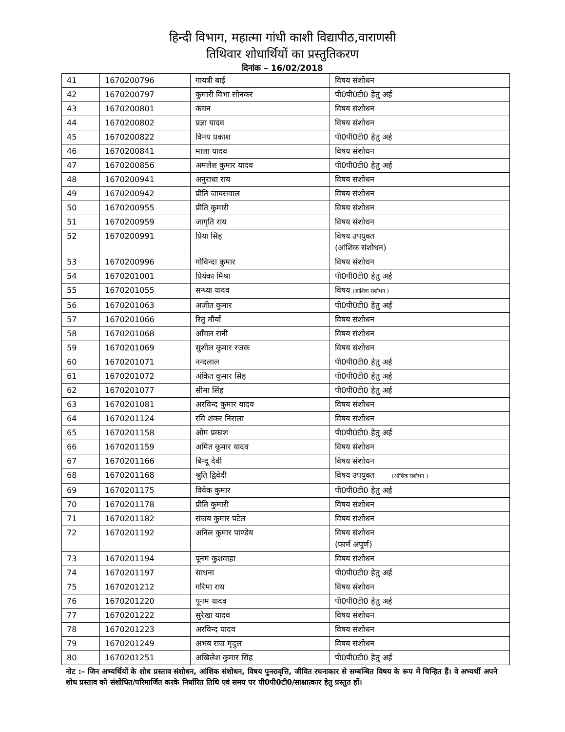हिन्दी विभाग, महात्मा गांधी काशी विद्यापीठ,वाराणसी
तिथिवार शोधार्थियों का प्रस्तुतिकरण
दिनांक – 16/02/2018
| 41 | 1670200796 | गायत्री बाई | विषय संशोधन |
| 42 | 1670200797 | कुमारी विभा सोनकर | पी0पी0टी0 हेतु अर्ह |
| 43 | 1670200801 | कंचन | विषय संशोधन |
| 44 | 1670200802 | प्रज्ञा यादव | विषय संशोधन |
| 45 | 1670200822 | विनय प्रकाश | पी0पी0टी0 हेतु अर्ह |
| 46 | 1670200841 | माला यादव | विषय संशोधन |
| 47 | 1670200856 | अमलेश कुमार यादव | पी0पी0टी0 हेतु अर्ह |
| 48 | 1670200941 | अनुराधा राय | विषय संशोधन |
| 49 | 1670200942 | प्रीति जायसवाल | विषय संशोधन |
| 50 | 1670200955 | प्रीति कुमारी | विषय संशोधन |
| 51 | 1670200959 | जागृति राय | विषय संशोधन |
| 52 | 1670200991 | प्रिया सिंह | विषय उपयुक्त (आंशिक संशोधन) |
| 53 | 1670200996 | गोविन्दा कुमार | विषय संशोधन |
| 54 | 1670201001 | प्रियंका मिश्रा | पी0पी0टी0 हेतु अर्ह |
| 55 | 1670201055 | सन्ध्या यादव | विषय (आंशिक सशोधन ) |
| 56 | 1670201063 | अजीत कुमार | पी0पी0टी0 हेतु अर्ह |
| 57 | 1670201066 | रितु मौर्या | विषय संशोधन |
| 58 | 1670201068 | आँचल रानी | विषय संशोधन |
| 59 | 1670201069 | सुशील कुमार रजक | विषय संशोधन |
| 60 | 1670201071 | नन्दलाल | पी0पी0टी0 हेतु अर्ह |
| 61 | 1670201072 | अंकित कुमार सिंह | पी0पी0टी0 हेतु अर्ह |
| 62 | 1670201077 | सीमा सिंह | पी0पी0टी0 हेतु अर्ह |
| 63 | 1670201081 | अरविन्द कुमार यादव | विषय संशोधन |
| 64 | 1670201124 | रवि शंकर निराला | विषय संशोधन |
| 65 | 1670201158 | ओम प्रकाश | पी0पी0टी0 हेतु अर्ह |
| 66 | 1670201159 | अमित कुमार यादव | विषय संशोधन |
| 67 | 1670201166 | बिन्दू देवी | विषय संशोधन |
| 68 | 1670201168 | श्रुति द्विवेदी | विषय उपयुक्त (आंशिक सशोधन ) |
| 69 | 1670201175 | विवेक कुमार | पी0पी0टी0 हेतु अर्ह |
| 70 | 1670201178 | प्रीति कुमारी | विषय संशोधन |
| 71 | 1670201182 | संजय कुमार पटेल | विषय संशोधन |
| 72 | 1670201192 | अनिल कुमार पाण्डेय | विषय संशोधन (फार्म अपूर्ण) |
| 73 | 1670201194 | पूनम कुशवाहा | विषय संशोधन |
| 74 | 1670201197 | साधना | पी0पी0टी0 हेतु अर्ह |
| 75 | 1670201212 | गरिमा राय | विषय संशोधन |
| 76 | 1670201220 | पूनम यादव | पी0पी0टी0 हेतु अर्ह |
| 77 | 1670201222 | सुरेखा यादव | विषय संशोधन |
| 78 | 1670201223 | अरविन्द यादव | विषय संशोधन |
| 79 | 1670201249 | अभय राज मृदुल | विषय संशोधन |
| 80 | 1670201251 | अखिलेश कुमार सिंह | पी0पी0टी0 हेतु अर्ह |
नोट :– जिन अभ्यर्थियों के शोध प्रस्ताव संशोधन, आंशिक संशोधन, विषय पुनरावृत्ति, जीवित रचनाकार से सम्बन्धित विषय के रूप में चिन्हित हैं। वे अभ्यर्थी अपने शोध प्रस्ताव को संशोधित/परिमार्जित करके निर्धारित तिथि एवं समय पर पी0पी0टी0/साक्षात्कार हेतु प्रस्तुत हों।